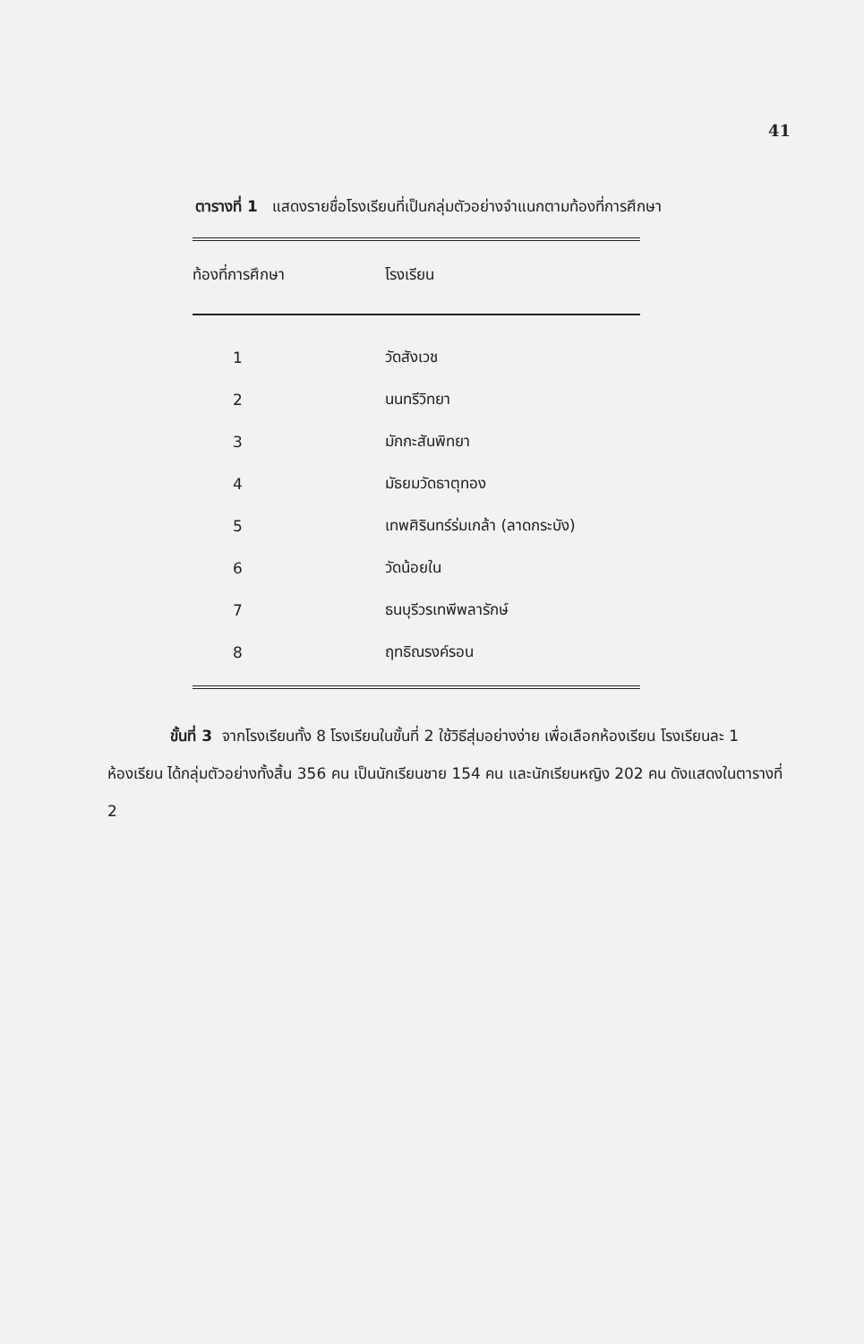41
ตารางที่ 1 แสดงรายชื่อโรงเรียนที่เป็นกลุ่มตัวอย่างจำแนกตามท้องที่การศึกษา
| ท้องที่การศึกษา | โรงเรียน |
| --- | --- |
| 1 | วัดสังเวช |
| 2 | นนทรีวิทยา |
| 3 | มักกะสันพิทยา |
| 4 | มัธยมวัดธาตุทอง |
| 5 | เทพศิรินทร์ร่มเกล้า (ลาดกระบัง) |
| 6 | วัดน้อยใน |
| 7 | ธนบุรีวรเทพีพลารักษ์ |
| 8 | ฤทธิณรงค์รอน |
ขั้นที่ 3 จากโรงเรียนทั้ง 8 โรงเรียนในขั้นที่ 2 ใช้วิธีสุ่มอย่างง่าย เพื่อเลือกห้องเรียน โรงเรียนละ 1 ห้องเรียน ได้กลุ่มตัวอย่างทั้งสิ้น 356 คน เป็นนักเรียนชาย 154 คน และนักเรียนหญิง 202 คน ดังแสดงในตารางที่ 2